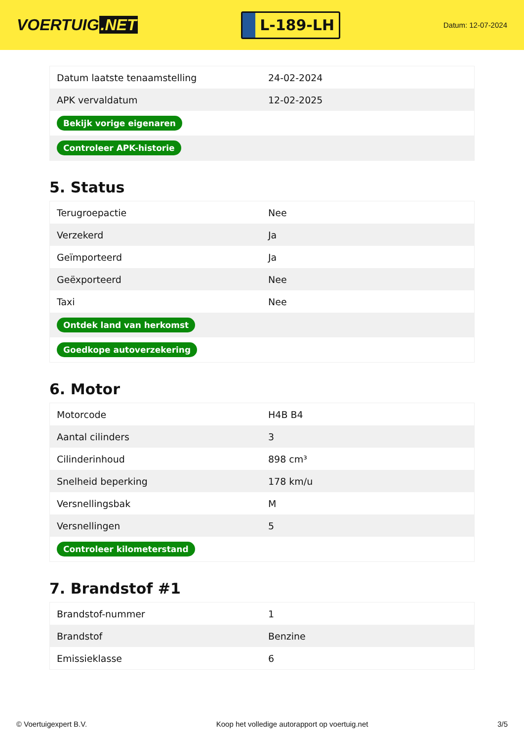VOERTUIG.NET
L-189-LH
Datum: 12-07-2024
| Datum laatste tenaamstelling | 24-02-2024 |
| APK vervaldatum | 12-02-2025 |
| Bekijk vorige eigenaren | |
| Controleer APK-historie | |
5. Status
| Terugroepactie | Nee |
| Verzekerd | Ja |
| Geïmporteerd | Ja |
| Geëxporteerd | Nee |
| Taxi | Nee |
| Ontdek land van herkomst | |
| Goedkope autoverzekering | |
6. Motor
| Motorcode | H4B B4 |
| Aantal cilinders | 3 |
| Cilinderinhoud | 898 cm³ |
| Snelheid beperking | 178 km/u |
| Versnellingsbak | M |
| Versnellingen | 5 |
| Controleer kilometerstand | |
7. Brandstof #1
| Brandstof-nummer | 1 |
| Brandstof | Benzine |
| Emissieklasse | 6 |
© Voertuigexpert B.V. Koop het volledige autorapport op voertuig.net 3/5